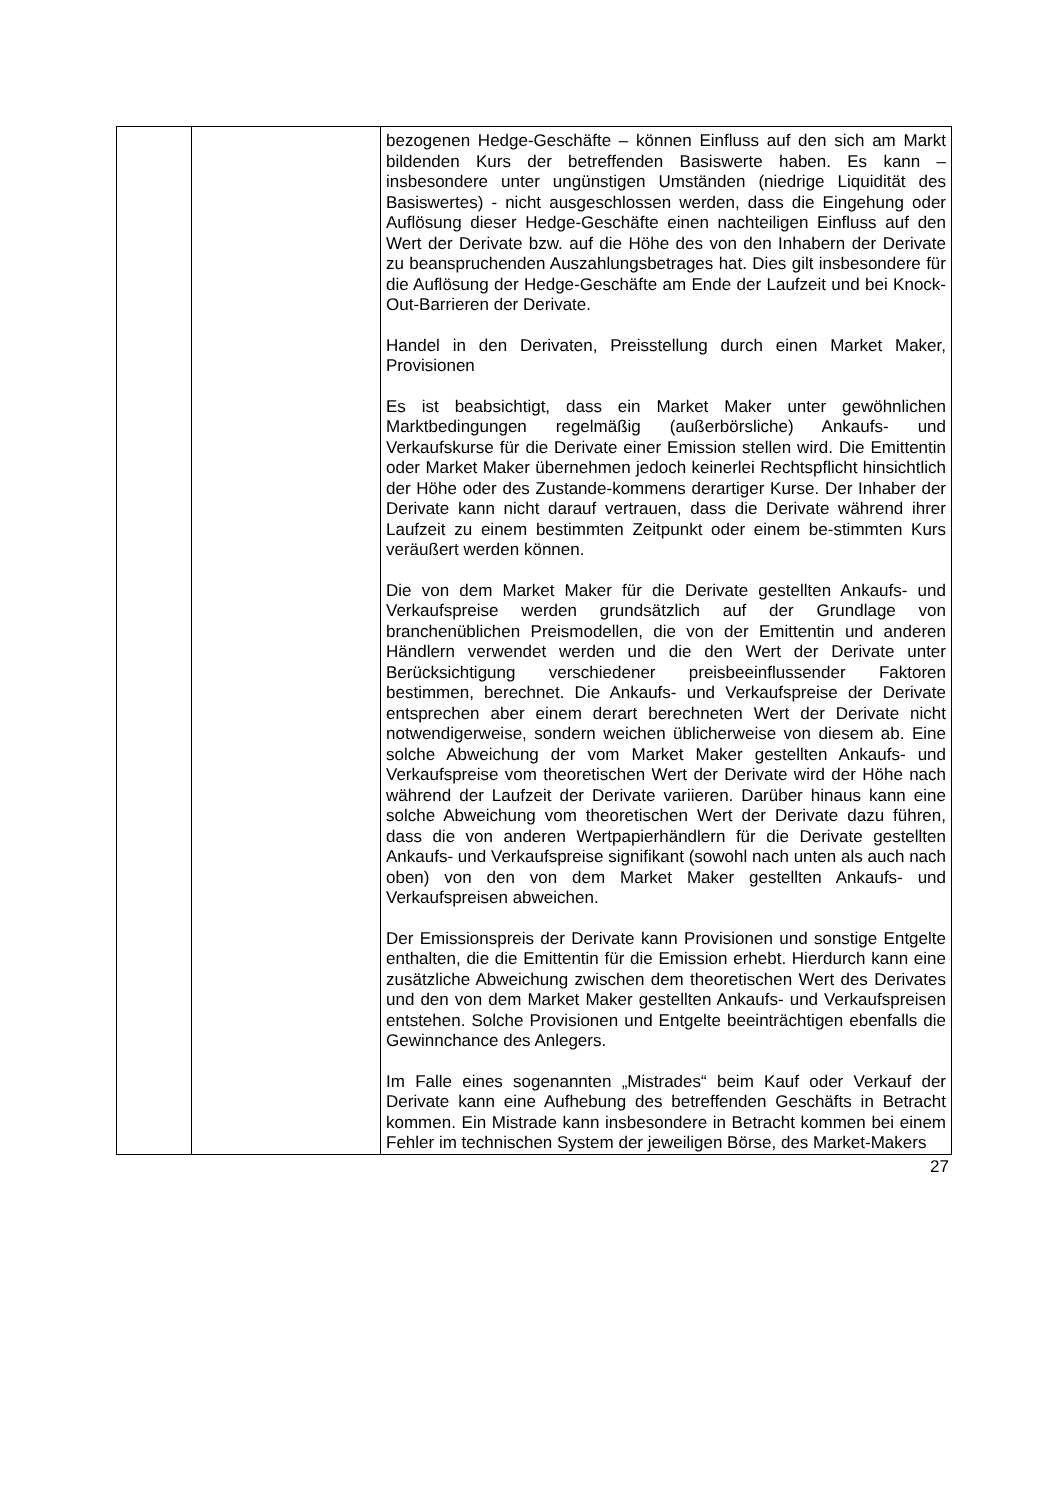| | | bezogenen Hedge-Geschäfte – können Einfluss auf den sich am Markt bildenden Kurs der betreffenden Basiswerte haben. Es kann – insbesondere unter ungünstigen Umständen (niedrige Liquidität des Basiswertes) - nicht ausgeschlossen werden, dass die Eingehung oder Auflösung dieser Hedge-Geschäfte einen nachteiligen Einfluss auf den Wert der Derivate bzw. auf die Höhe des von den Inhabern der Derivate zu beanspruchenden Auszahlungsbetrages hat. Dies gilt insbesondere für die Auflösung der Hedge-Geschäfte am Ende der Laufzeit und bei Knock-Out-Barrieren der Derivate. Handel in den Derivaten, Preisstellung durch einen Market Maker, Provisionen Es ist beabsichtigt, dass ein Market Maker unter gewöhnlichen Marktbedingungen regelmäßig (außerbörsliche) Ankaufs- und Verkaufskurse für die Derivate einer Emission stellen wird. Die Emittentin oder Market Maker übernehmen jedoch keinerlei Rechtspflicht hinsichtlich der Höhe oder des Zustande-kommens derartiger Kurse. Der Inhaber der Derivate kann nicht darauf vertrauen, dass die Derivate während ihrer Laufzeit zu einem bestimmten Zeitpunkt oder einem be-stimmten Kurs veräußert werden können. Die von dem Market Maker für die Derivate gestellten Ankaufs- und Verkaufspreise werden grundsätzlich auf der Grundlage von branchenüblichen Preismodellen, die von der Emittentin und anderen Händlern verwendet werden und die den Wert der Derivate unter Berücksichtigung verschiedener preisbeeinflussender Faktoren bestimmen, berechnet. Die Ankaufs- und Verkaufspreise der Derivate entsprechen aber einem derart berechneten Wert der Derivate nicht notwendigerweise, sondern weichen üblicherweise von diesem ab. Eine solche Abweichung der vom Market Maker gestellten Ankaufs- und Verkaufspreise vom theoretischen Wert der Derivate wird der Höhe nach während der Laufzeit der Derivate variieren. Darüber hinaus kann eine solche Abweichung vom theoretischen Wert der Derivate dazu führen, dass die von anderen Wertpapierhändlern für die Derivate gestellten Ankaufs- und Verkaufspreise signifikant (sowohl nach unten als auch nach oben) von den von dem Market Maker gestellten Ankaufs- und Verkaufspreisen abweichen. Der Emissionspreis der Derivate kann Provisionen und sonstige Entgelte enthalten, die die Emittentin für die Emission erhebt. Hierdurch kann eine zusätzliche Abweichung zwischen dem theoretischen Wert des Derivates und den von dem Market Maker gestellten Ankaufs- und Verkaufspreisen entstehen. Solche Provisionen und Entgelte beeinträchtigen ebenfalls die Gewinnchance des Anlegers. Im Falle eines sogenannten „Mistrades“ beim Kauf oder Verkauf der Derivate kann eine Aufhebung des betreffenden Geschäfts in Betracht kommen. Ein Mistrade kann insbesondere in Betracht kommen bei einem Fehler im technischen System der jeweiligen Börse, des Market-Makers |
27